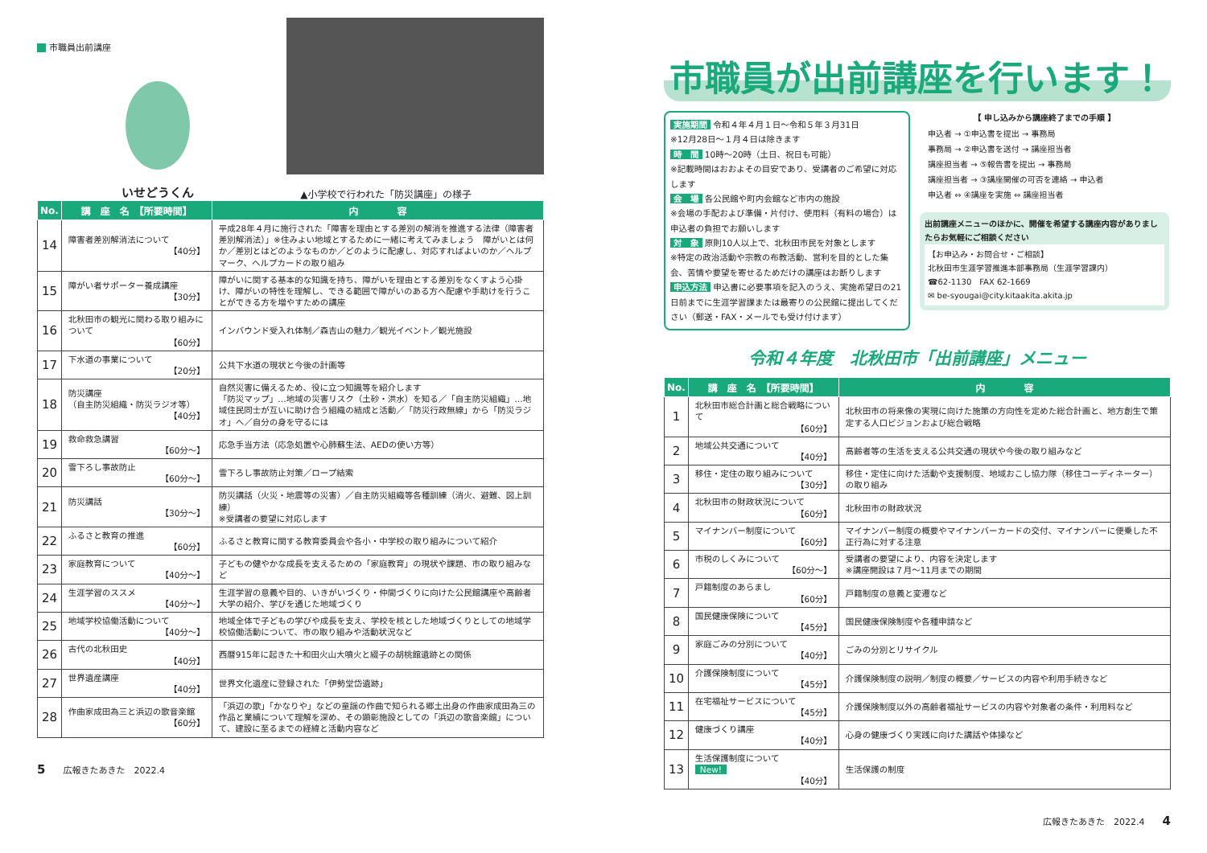市職員出前講座
いせどうくん
▲小学校で行われた「防災講座」の様子
| No. | 講 座 名 【所要時間】 | 内 容 |
| --- | --- | --- |
| 14 | 障害者差別解消法について 【40分】 | 平成28年４月に施行された「障害を理由とする差別の解消を推進する法律（障害者差別解消法）」※住みよい地域とするために一緒に考えてみましょう 障がいとは何か／差別とはどのようなものか／どのように配慮し、対応すればよいのか／ヘルプマーク、ヘルプカードの取り組み |
| 15 | 障がい者サポーター養成講座 【30分】 | 障がいに関する基本的な知識を持ち、障がいを理由とする差別をなくすよう心掛け、障がいの特性を理解し、できる範囲で障がいのある方へ配慮や手助けを行うことができる方を増やすための講座 |
| 16 | 北秋田市の観光に関わる取り組みについて 【60分】 | インバウンド受入れ体制／森吉山の魅力／観光イベント／観光施設 |
| 17 | 下水道の事業について 【20分】 | 公共下水道の現状と今後の計画等 |
| 18 | 防災講座 （自主防災組織・防災ラジオ等） 【40分】 | 自然災害に備えるため、役に立つ知識等を紹介します 「防災マップ」…地域の災害リスク（土砂・洪水）を知る／「自主防災組織」…地域住民同士が互いに助け合う組織の結成と活動／「防災行政無線」から「防災ラジオ」へ／自分の身を守るには |
| 19 | 救命救急講習 【60分～】 | 応急手当方法（応急処置や心肺蘇生法、AEDの使い方等） |
| 20 | 雪下ろし事故防止 【60分～】 | 雪下ろし事故防止対策／ロープ結索 |
| 21 | 防災講話 【30分～】 | 防災講話（火災・地震等の災害）／自主防災組織等各種訓練（消火、避難、図上訓練） ※受講者の要望に対応します |
| 22 | ふるさと教育の推進 【60分】 | ふるさと教育に関する教育委員会や各小・中学校の取り組みについて紹介 |
| 23 | 家庭教育について 【40分～】 | 子どもの健やかな成長を支えるための「家庭教育」の現状や課題、市の取り組みなど |
| 24 | 生涯学習のススメ 【40分～】 | 生涯学習の意義や目的、いきがいづくり・仲間づくりに向けた公民館講座や高齢者大学の紹介、学びを通じた地域づくり |
| 25 | 地域学校協働活動について 【40分～】 | 地域全体で子どもの学びや成長を支え、学校を核とした地域づくりとしての地域学校協働活動について、市の取り組みや活動状況など |
| 26 | 古代の北秋田史 【40分】 | 西暦915年に起きた十和田火山大噴火と綴子の胡桃館遺跡との関係 |
| 27 | 世界遺産講座 【40分】 | 世界文化遺産に登録された「伊勢堂岱遺跡」 |
| 28 | 作曲家成田為三と浜辺の歌音楽館 【60分】 | 「浜辺の歌」「かなりや」などの童謡の作曲で知られる郷土出身の作曲家成田為三の作品と業績について理解を深め、その顕彰施設としての「浜辺の歌音楽館」について、建設に至るまでの経緯と活動内容など |
5　　広報きたあきた　2022.4
市職員が出前講座を行います！
実施期間 令和４年４月１日～令和５年３月31日
※12月28日～１月４日は除きます
時　間 10時～20時（土日、祝日も可能）
※記載時間はおおよその目安であり、受講者のご希望に対応します
会　場 各公民館や町内会館など市内の施設
※会場の手配および準備・片付け、使用料（有料の場合）は申込者の負担でお願いします
対　象 原則10人以上で、北秋田市民を対象とします
※特定の政治活動や宗教の布教活動、営利を目的とした集会、苦情や要望を寄せるためだけの講座はお断りします
申込方法 申込書に必要事項を記入のうえ、実施希望日の21日前までに生涯学習課または最寄りの公民館に提出してください（郵送・FAX・メールでも受け付けます）
【 申し込みから講座終了までの手順 】
申込者 → ①申込書を提出 → 事務局
事務局 → ②申込書を送付 → 講座担当者
講座担当者 → ⑤報告書を提出 → 事務局
講座担当者 → ③講座開催の可否を連絡 → 申込者
申込者 ⇔ ④講座を実施 ⇔ 講座担当者
出前講座メニューのほかに、開催を希望する講座内容がありましたらお気軽にご相談ください
【お申込み・お問合せ・ご相談】
北秋田市生涯学習推進本部事務局（生涯学習課内）
☎62-1130　FAX 62-1669
✉ be-syougai@city.kitaakita.akita.jp
令和４年度　北秋田市「出前講座」メニュー
| No. | 講 座 名 【所要時間】 | 内 容 |
| --- | --- | --- |
| 1 | 北秋田市総合計画と総合戦略について 【60分】 | 北秋田市の将来像の実現に向けた施策の方向性を定めた総合計画と、地方創生で策定する人口ビジョンおよび総合戦略 |
| 2 | 地域公共交通について 【40分】 | 高齢者等の生活を支える公共交通の現状や今後の取り組みなど |
| 3 | 移住・定住の取り組みについて 【30分】 | 移住・定住に向けた活動や支援制度、地域おこし協力隊（移住コーディネーター）の取り組み |
| 4 | 北秋田市の財政状況について 【60分】 | 北秋田市の財政状況 |
| 5 | マイナンバー制度について 【60分】 | マイナンバー制度の概要やマイナンバーカードの交付、マイナンバーに便乗した不正行為に対する注意 |
| 6 | 市税のしくみについて 【60分～】 | 受講者の要望により、内容を決定します ※講座開設は７月～11月までの期間 |
| 7 | 戸籍制度のあらまし 【60分】 | 戸籍制度の意義と変遷など |
| 8 | 国民健康保険について 【45分】 | 国民健康保険制度や各種申請など |
| 9 | 家庭ごみの分別について 【40分】 | ごみの分別とリサイクル |
| 10 | 介護保険制度について 【45分】 | 介護保険制度の説明／制度の概要／サービスの内容や利用手続きなど |
| 11 | 在宅福祉サービスについて 【45分】 | 介護保険制度以外の高齢者福祉サービスの内容や対象者の条件・利用料など |
| 12 | 健康づくり講座 【40分】 | 心身の健康づくり実践に向けた講話や体操など |
| 13 | 生活保護制度について New! 【40分】 | 生活保護の制度 |
広報きたあきた　2022.4　　4